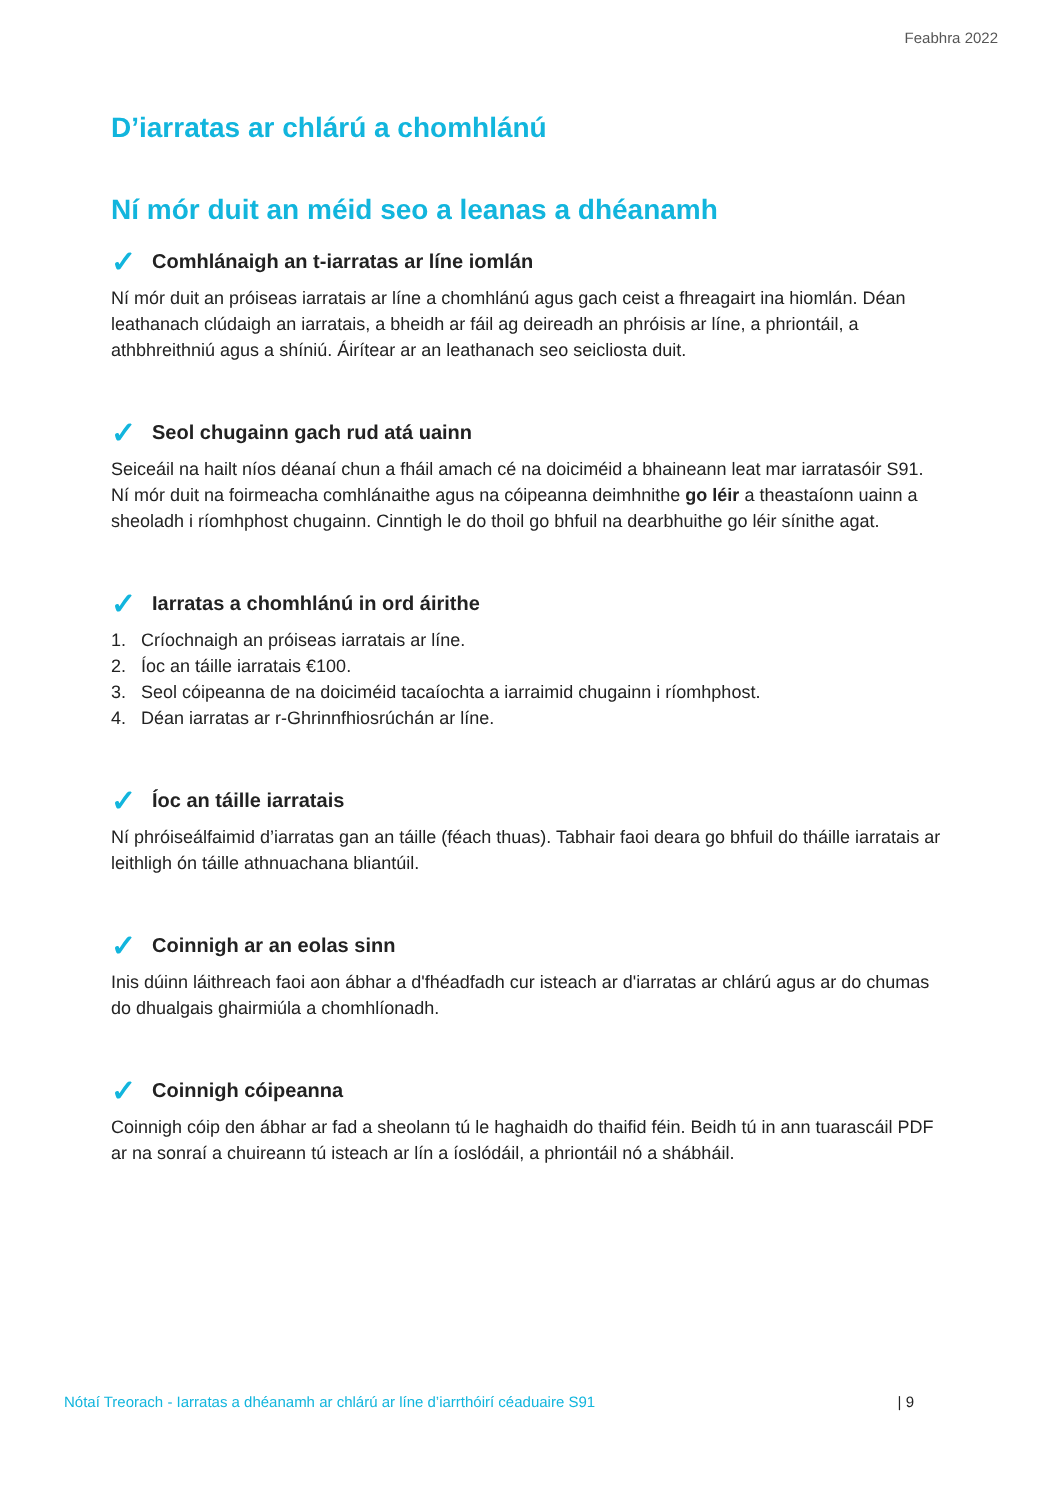Feabhra 2022
D’iarratas ar chlárú a chomhlánú
Ní mór duit an méid seo a leanas a dhéanamh
✓ Comhlánaigh an t-iarratas ar líne iomlán
Ní mór duit an próiseas iarratais ar líne a chomhlánú agus gach ceist a fhreagairt ina hiomlán. Déan leathanach clúdaigh an iarratais, a bheidh ar fáil ag deireadh an phróisis ar líne, a phriontáil, a athbhreithniú agus a shíniú. Áirítear ar an leathanach seo seicliosta duit.
✓ Seol chugainn gach rud atá uainn
Seiceáil na hailt níos déanaí chun a fháil amach cé na doiciméid a bhaineann leat mar iarratasóir S91. Ní mór duit na foirmeacha comhlánaithe agus na cóipeanna deimhnithe go léir a theastaíonn uainn a sheoladh i ríomhphost chugainn. Cinntigh le do thoil go bhfuil na dearbhuithe go léir sínithe agat.
✓ Iarratas a chomhlánú in ord áirithe
1. Críochnaigh an próiseas iarratais ar líne.
2. Íoc an táille iarratais €100.
3. Seol cóipeanna de na doiciméid tacaíochta a iarraimid chugainn i ríomhphost.
4. Déan iarratas ar r-Ghrinnfhiosrúchán ar líne.
✓ Íoc an táille iarratais
Ní phróiseálfaimid d’iarratas gan an táille (féach thuas). Tabhair faoi deara go bhfuil do tháille iarratais ar leithligh ón táille athnuachana bliantúil.
✓ Coinnigh ar an eolas sinn
Inis dúinn láithreach faoi aon ábhar a d'fhéadfadh cur isteach ar d'iarratas ar chlárú agus ar do chumas do dhualgais ghairmiúla a chomhlíonadh.
✓ Coinnigh cóipeanna
Coinnigh cóip den ábhar ar fad a sheolann tú le haghaidh do thaifid féin. Beidh tú in ann tuarascáil PDF ar na sonraí a chuireann tú isteach ar lín a íoslódáil, a phriontáil nó a shábháil.
Nótaí Treorach - Iarratas a dhéanamh ar chlárú ar líne d’iarrthóirí céaduaire S91 | 9